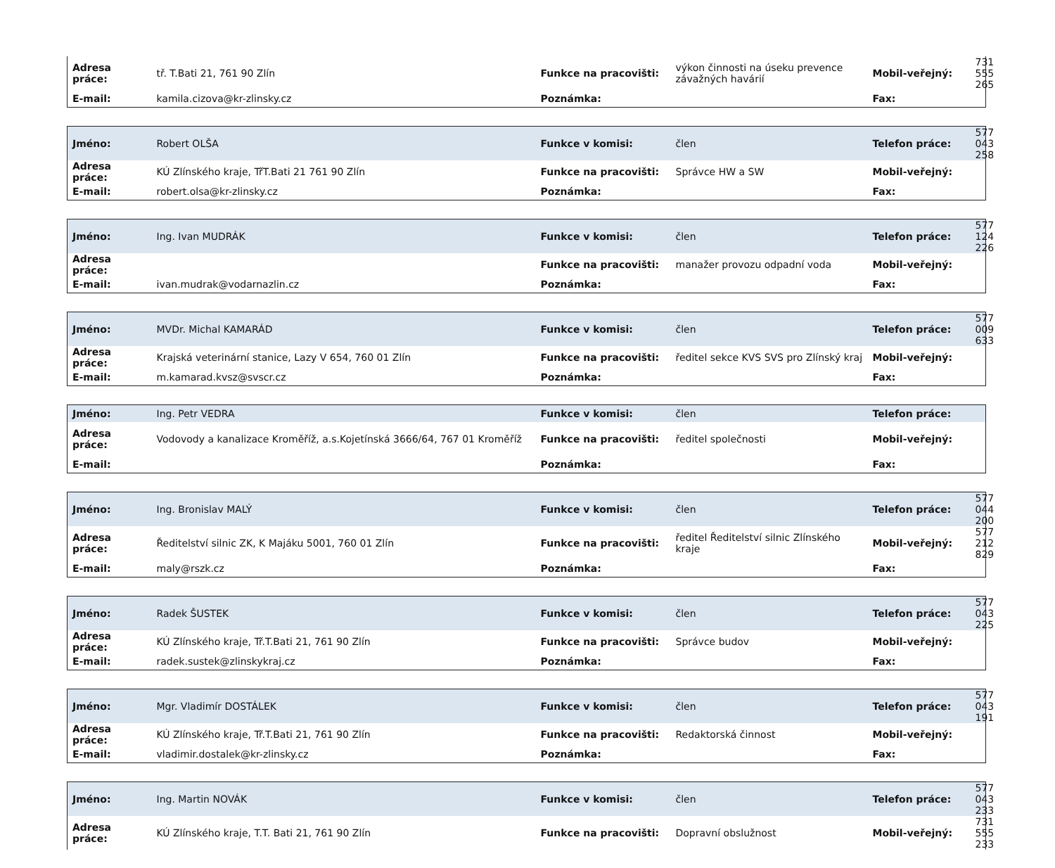| Adresa práce: | tř. T.Bati 21, 761 90 Zlín | Funkce na pracovišti: | výkon činnosti na úseku prevence závažných havárií | Mobil-veřejný: | 731 555 265 |
| E-mail: | kamila.cizova@kr-zlinsky.cz | Poznámka: | | Fax: | |
| Jméno: | Robert OLŠA | Funkce v komisi: | člen | Telefon práce: | 577 043 258 |
| Adresa práce: | KÚ Zlínského kraje, TřT.Bati 21 761 90 Zlín | Funkce na pracovišti: | Správce HW a SW | Mobil-veřejný: | |
| E-mail: | robert.olsa@kr-zlinsky.cz | Poznámka: | | Fax: | |
| Jméno: | Ing. Ivan MUDRÁK | Funkce v komisi: | člen | Telefon práce: | 577 124 226 |
| Adresa práce: | | Funkce na pracovišti: | manažer provozu odpadní voda | Mobil-veřejný: | |
| E-mail: | ivan.mudrak@vodarnazlin.cz | Poznámka: | | Fax: | |
| Jméno: | MVDr. Michal KAMARÁD | Funkce v komisi: | člen | Telefon práce: | 577 009 633 |
| Adresa práce: | Krajská veterinární stanice, Lazy V 654, 760 01 Zlín | Funkce na pracovišti: | ředitel sekce KVS SVS pro Zlínský kraj | Mobil-veřejný: | |
| E-mail: | m.kamarad.kvsz@svscr.cz | Poznámka: | | Fax: | |
| Jméno: | Ing. Petr VEDRA | Funkce v komisi: | člen | Telefon práce: | |
| Adresa práce: | Vodovody a kanalizace Kroměříž, a.s.Kojetínská 3666/64, 767 01 Kroměříž | Funkce na pracovišti: | ředitel společnosti | Mobil-veřejný: | |
| E-mail: | | Poznámka: | | Fax: | |
| Jméno: | Ing. Bronislav MALÝ | Funkce v komisi: | člen | Telefon práce: | 577 044 200 |
| Adresa práce: | Ředitelství silnic ZK, K Majáku 5001, 760 01 Zlín | Funkce na pracovišti: | ředitel Ředitelství silnic Zlínského kraje | Mobil-veřejný: | 577 212 829 |
| E-mail: | maly@rszk.cz | Poznámka: | | Fax: | |
| Jméno: | Radek ŠUSTEK | Funkce v komisi: | člen | Telefon práce: | 577 043 225 |
| Adresa práce: | KÚ Zlínského kraje, Tř.T.Bati 21, 761 90 Zlín | Funkce na pracovišti: | Správce budov | Mobil-veřejný: | |
| E-mail: | radek.sustek@zlinskykraj.cz | Poznámka: | | Fax: | |
| Jméno: | Mgr. Vladimír DOSTÁLEK | Funkce v komisi: | člen | Telefon práce: | 577 043 191 |
| Adresa práce: | KÚ Zlínského kraje, Tř.T.Bati 21, 761 90 Zlín | Funkce na pracovišti: | Redaktorská činnost | Mobil-veřejný: | |
| E-mail: | vladimir.dostalek@kr-zlinsky.cz | Poznámka: | | Fax: | |
| Jméno: | Ing. Martin NOVÁK | Funkce v komisi: | člen | Telefon práce: | 577 043 233 |
| Adresa práce: | KÚ Zlínského kraje, T.T. Bati 21, 761 90 Zlín | Funkce na pracovišti: | Dopravní obslužnost | Mobil-veřejný: | 731 555 233 |